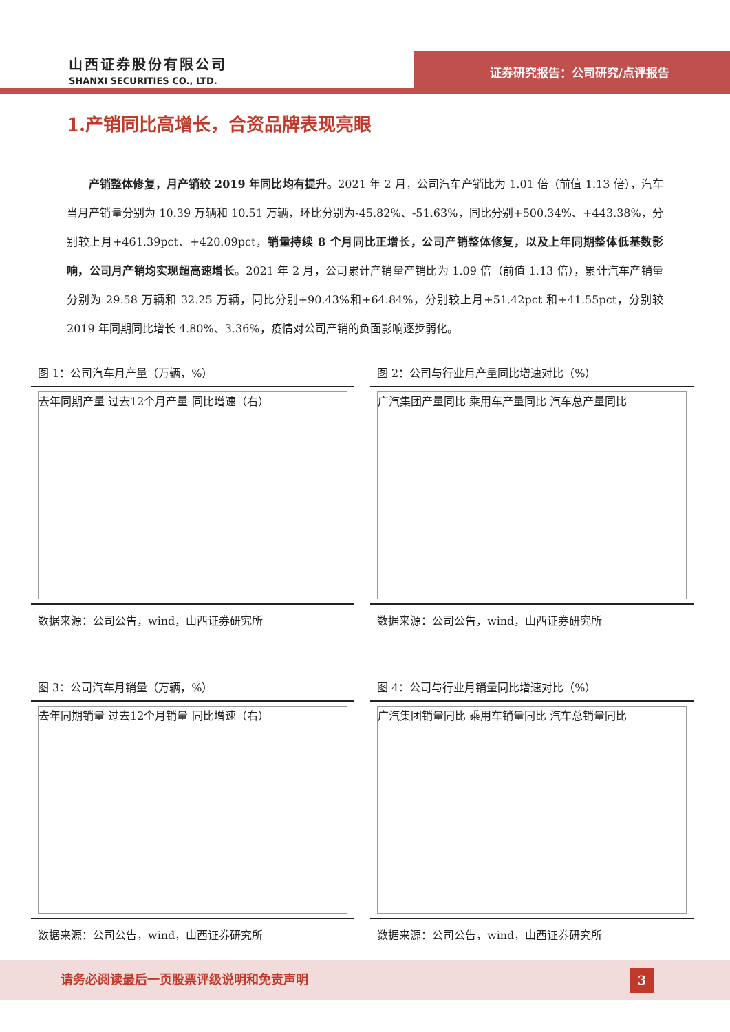山西证券股份有限公司
SHANXI SECURITIES CO., LTD.
证券研究报告：公司研究/点评报告
1.产销同比高增长，合资品牌表现亮眼
产销整体修复，月产销较 2019 年同比均有提升。2021 年 2 月，公司汽车产销比为 1.01 倍（前值 1.13 倍），汽车当月产销量分别为 10.39 万辆和 10.51 万辆，环比分别为-45.82%、-51.63%，同比分别+500.34%、+443.38%，分别较上月+461.39pct、+420.09pct，销量持续 8 个月同比正增长，公司产销整体修复，以及上年同期整体低基数影响，公司月产销均实现超高速增长。2021 年 2 月，公司累计产销量产销比为 1.09 倍（前值 1.13 倍），累计汽车产销量分别为 29.58 万辆和 32.25 万辆，同比分别+90.43%和+64.84%，分别较上月+51.42pct 和+41.55pct，分别较 2019 年同期同比增长 4.80%、3.36%，疫情对公司产销的负面影响逐步弱化。
图 1：公司汽车月产量（万辆，%）
去年同期产量 过去12个月产量 同比增速（右）
数据来源：公司公告，wind，山西证券研究所
图 2：公司与行业月产量同比增速对比（%）
广汽集团产量同比 乘用车产量同比 汽车总产量同比
数据来源：公司公告，wind，山西证券研究所
图 3：公司汽车月销量（万辆，%）
去年同期销量 过去12个月销量 同比增速（右）
数据来源：公司公告，wind，山西证券研究所
图 4：公司与行业月销量同比增速对比（%）
广汽集团销量同比 乘用车销量同比 汽车总销量同比
数据来源：公司公告，wind，山西证券研究所
请务必阅读最后一页股票评级说明和免责声明
3